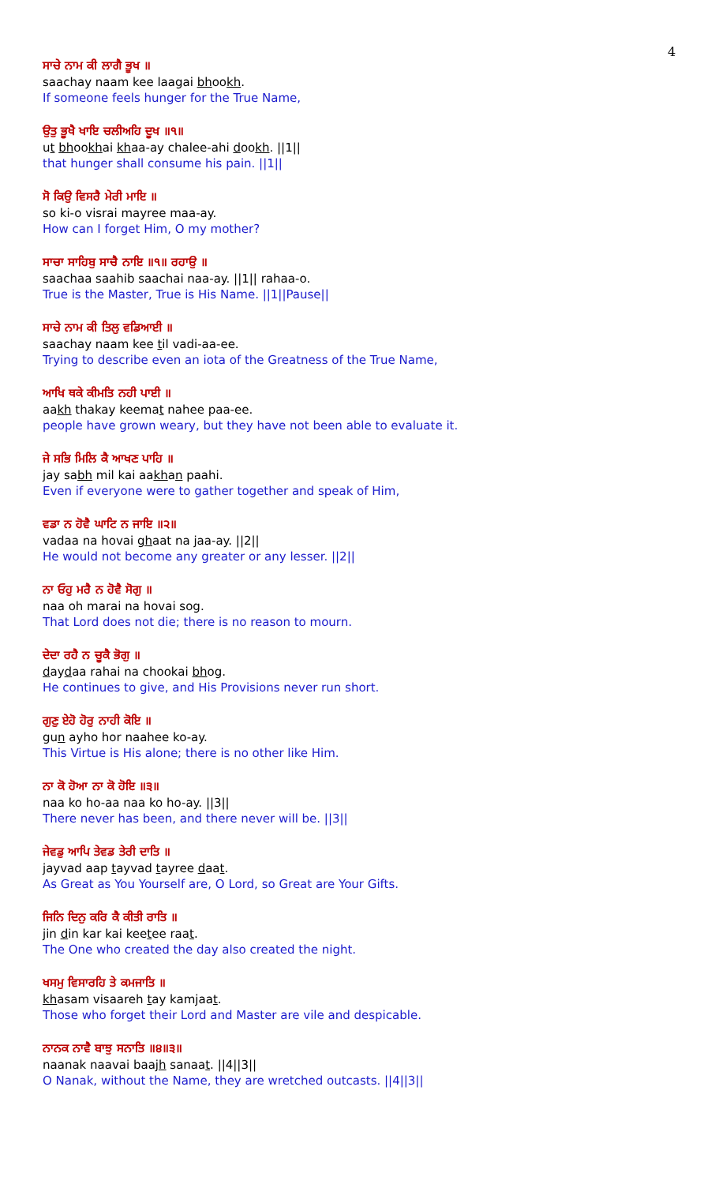4
ਸਾਚੇ ਨਾਮ ਕੀ ਲਾਗੈ ਭੂਖ ॥
saachay naam kee laagai bhookh.
If someone feels hunger for the True Name,
ਉਤੁ ਭੂਖੈ ਖਾਇ ਚਲੀਅਹਿ ਦੂਖ ॥੧॥
ut bhookhai khaa-ay chalee-ahi dookh. ||1||
that hunger shall consume his pain. ||1||
ਸੋ ਕਿਉ ਵਿਸਰੈ ਮੇਰੀ ਮਾਇ ॥
so ki-o visrai mayree maa-ay.
How can I forget Him, O my mother?
ਸਾਚਾ ਸਾਹਿਬੁ ਸਾਚੈ ਨਾਇ ॥੧॥ ਰਹਾਉ ॥
saachaa saahib saachai naa-ay. ||1|| rahaa-o.
True is the Master, True is His Name. ||1||Pause||
ਸਾਚੇ ਨਾਮ ਕੀ ਤਿਲੁ ਵਡਿਆਈ ॥
saachay naam kee til vadi-aa-ee.
Trying to describe even an iota of the Greatness of the True Name,
ਆਖਿ ਥਕੇ ਕੀਮਤਿ ਨਹੀ ਪਾਈ ॥
aakh thakay keemat nahee paa-ee.
people have grown weary, but they have not been able to evaluate it.
ਜੇ ਸਭਿ ਮਿਲਿ ਕੈ ਆਖਣ ਪਾਹਿ ॥
jay sabh mil kai aakhan paahi.
Even if everyone were to gather together and speak of Him,
ਵਡਾ ਨ ਹੋਵੈ ਘਾਟਿ ਨ ਜਾਇ ॥੨॥
vadaa na hovai ghaat na jaa-ay. ||2||
He would not become any greater or any lesser. ||2||
ਨਾ ਓਹੁ ਮਰੈ ਨ ਹੋਵੈ ਸੋਗੁ ॥
naa oh marai na hovai sog.
That Lord does not die; there is no reason to mourn.
ਦੇਦਾ ਰਹੈ ਨ ਚੂਕੈ ਭੋਗੁ ॥
daydaa rahai na chookai bhog.
He continues to give, and His Provisions never run short.
ਗੁਣੁ ਏਹੋ ਹੋਰੁ ਨਾਹੀ ਕੋਇ ॥
gun ayho hor naahee ko-ay.
This Virtue is His alone; there is no other like Him.
ਨਾ ਕੋ ਹੋਆ ਨਾ ਕੋ ਹੋਇ ॥੩॥
naa ko ho-aa naa ko ho-ay. ||3||
There never has been, and there never will be. ||3||
ਜੇਵਡੁ ਆਪਿ ਤੇਵਡ ਤੇਰੀ ਦਾਤਿ ॥
jayvad aap tayvad tayree daat.
As Great as You Yourself are, O Lord, so Great are Your Gifts.
ਜਿਨਿ ਦਿਨੁ ਕਰਿ ਕੈ ਕੀਤੀ ਰਾਤਿ ॥
jin din kar kai keetee raat.
The One who created the day also created the night.
ਖਸਮੁ ਵਿਸਾਰਹਿ ਤੇ ਕਮਜਾਤਿ ॥
khasam visaareh tay kamjaat.
Those who forget their Lord and Master are vile and despicable.
ਨਾਨਕ ਨਾਵੈ ਬਾਝੁ ਸਨਾਤਿ ॥੪॥੩॥
naanak naavai baajh sanaat. ||4||3||
O Nanak, without the Name, they are wretched outcasts. ||4||3||